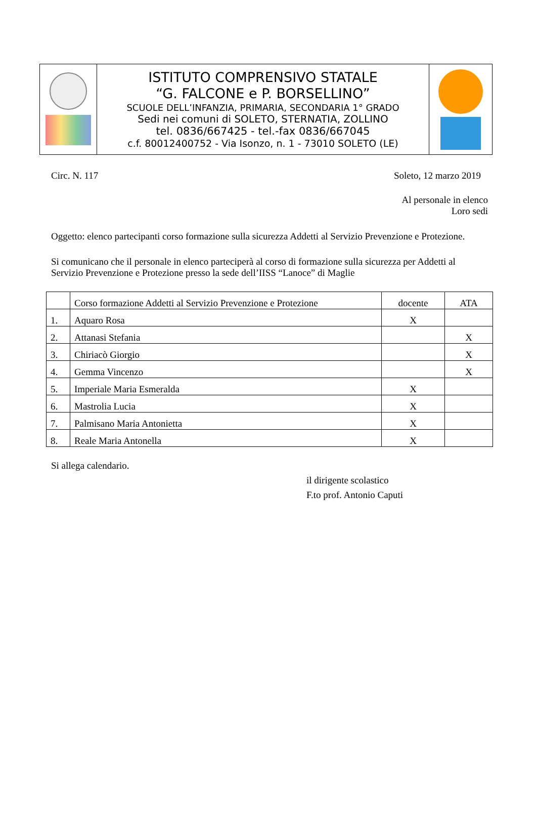| | ISTITUTO COMPRENSIVO STATALE “G. FALCONE e P. BORSELLINO” SCUOLE DELL’INFANZIA, PRIMARIA, SECONDARIA 1° GRADO Sedi nei comuni di SOLETO, STERNATIA, ZOLLINO tel. 0836/667425 - tel.-fax 0836/667045 c.f. 80012400752 - Via Isonzo, n. 1 - 73010 SOLETO (LE) | |
Circ. N. 117 Soleto, 12 marzo 2019
Al personale in elenco
Loro sedi
Oggetto: elenco partecipanti corso formazione sulla sicurezza Addetti al Servizio Prevenzione e Protezione.
Si comunicano che il personale in elenco parteciperà al corso di formazione sulla sicurezza per Addetti al Servizio Prevenzione e Protezione presso la sede dell’IISS “Lanoce” di Maglie
| | Corso formazione Addetti al Servizio Prevenzione e Protezione | docente | ATA |
| 1. | Aquaro Rosa | X | |
| 2. | Attanasi Stefania | | X |
| 3. | Chiriacò Giorgio | | X |
| 4. | Gemma Vincenzo | | X |
| 5. | Imperiale Maria Esmeralda | X | |
| 6. | Mastrolia Lucia | X | |
| 7. | Palmisano Maria Antonietta | X | |
| 8. | Reale Maria Antonella | X | |
Si allega calendario.
il dirigente scolastico
F.to prof. Antonio Caputi